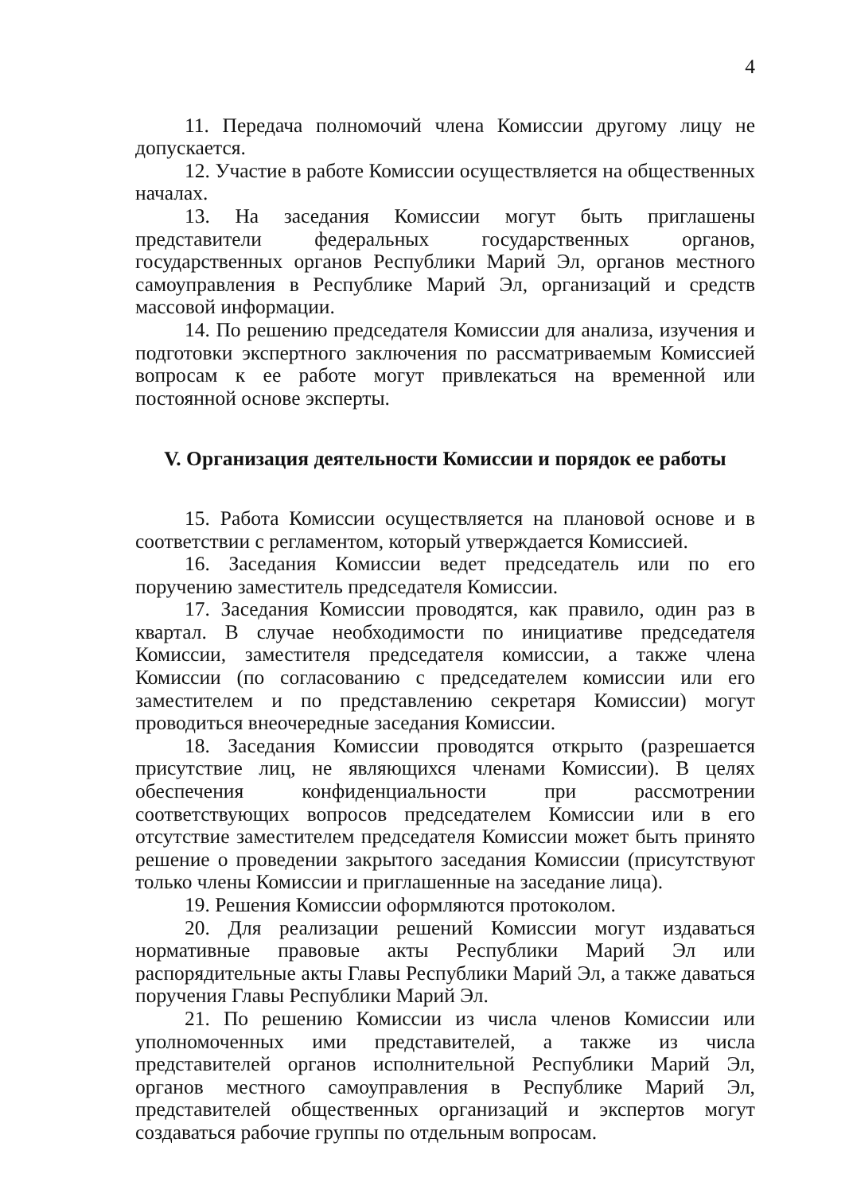4
11. Передача полномочий члена Комиссии другому лицу не допускается.
12. Участие в работе Комиссии осуществляется на общественных началах.
13. На заседания Комиссии могут быть приглашены представители федеральных государственных органов, государственных органов Республики Марий Эл, органов местного самоуправления в Республике Марий Эл, организаций и средств массовой информации.
14. По решению председателя Комиссии для анализа, изучения и подготовки экспертного заключения по рассматриваемым Комиссией вопросам к ее работе могут привлекаться на временной или постоянной основе эксперты.
V. Организация деятельности Комиссии и порядок ее работы
15. Работа Комиссии осуществляется на плановой основе и в соответствии с регламентом, который утверждается Комиссией.
16. Заседания Комиссии ведет председатель или по его поручению заместитель председателя Комиссии.
17. Заседания Комиссии проводятся, как правило, один раз в квартал. В случае необходимости по инициативе председателя Комиссии, заместителя председателя комиссии, а также члена Комиссии (по согласованию с председателем комиссии или его заместителем и по представлению секретаря Комиссии) могут проводиться внеочередные заседания Комиссии.
18. Заседания Комиссии проводятся открыто (разрешается присутствие лиц, не являющихся членами Комиссии). В целях обеспечения конфиденциальности при рассмотрении соответствующих вопросов председателем Комиссии или в его отсутствие заместителем председателя Комиссии может быть принято решение о проведении закрытого заседания Комиссии (присутствуют только члены Комиссии и приглашенные на заседание лица).
19. Решения Комиссии оформляются протоколом.
20. Для реализации решений Комиссии могут издаваться нормативные правовые акты Республики Марий Эл или распорядительные акты Главы Республики Марий Эл, а также даваться поручения Главы Республики Марий Эл.
21. По решению Комиссии из числа членов Комиссии или уполномоченных ими представителей, а также из числа представителей органов исполнительной Республики Марий Эл, органов местного самоуправления в Республике Марий Эл, представителей общественных организаций и экспертов могут создаваться рабочие группы по отдельным вопросам.